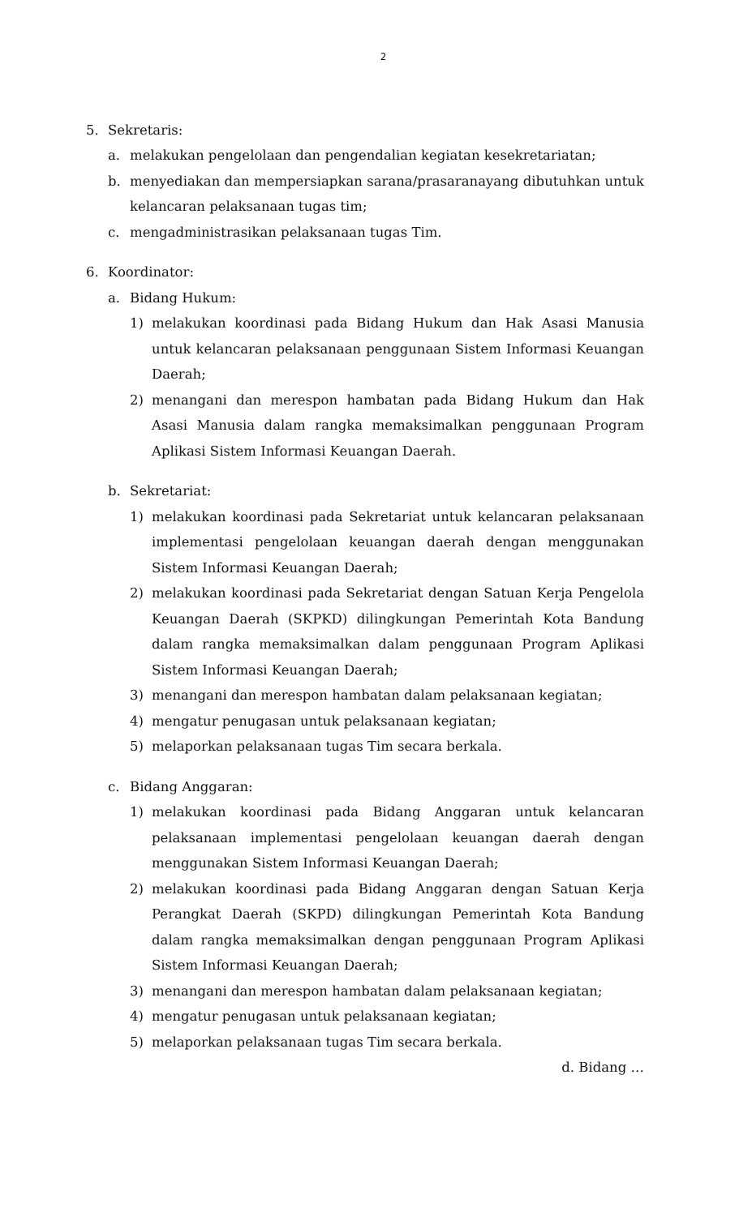2
5. Sekretaris:
a. melakukan pengelolaan dan pengendalian kegiatan kesekretariatan;
b. menyediakan dan mempersiapkan sarana/prasaranayang dibutuhkan untuk kelancaran pelaksanaan tugas tim;
c. mengadministrasikan pelaksanaan tugas Tim.
6. Koordinator:
a. Bidang Hukum:
1) melakukan koordinasi pada Bidang Hukum dan Hak Asasi Manusia untuk kelancaran pelaksanaan penggunaan Sistem Informasi Keuangan Daerah;
2) menangani dan merespon hambatan pada Bidang Hukum dan Hak Asasi Manusia dalam rangka memaksimalkan penggunaan Program Aplikasi Sistem Informasi Keuangan Daerah.
b. Sekretariat:
1) melakukan koordinasi pada Sekretariat untuk kelancaran pelaksanaan implementasi pengelolaan keuangan daerah dengan menggunakan Sistem Informasi Keuangan Daerah;
2) melakukan koordinasi pada Sekretariat dengan Satuan Kerja Pengelola Keuangan Daerah (SKPKD) dilingkungan Pemerintah Kota Bandung dalam rangka memaksimalkan dalam penggunaan Program Aplikasi Sistem Informasi Keuangan Daerah;
3) menangani dan merespon hambatan dalam pelaksanaan kegiatan;
4) mengatur penugasan untuk pelaksanaan kegiatan;
5) melaporkan pelaksanaan tugas Tim secara berkala.
c. Bidang Anggaran:
1) melakukan koordinasi pada Bidang Anggaran untuk kelancaran pelaksanaan implementasi pengelolaan keuangan daerah dengan menggunakan Sistem Informasi Keuangan Daerah;
2) melakukan koordinasi pada Bidang Anggaran dengan Satuan Kerja Perangkat Daerah (SKPD) dilingkungan Pemerintah Kota Bandung dalam rangka memaksimalkan dengan penggunaan Program Aplikasi Sistem Informasi Keuangan Daerah;
3) menangani dan merespon hambatan dalam pelaksanaan kegiatan;
4) mengatur penugasan untuk pelaksanaan kegiatan;
5) melaporkan pelaksanaan tugas Tim secara berkala.
d. Bidang …